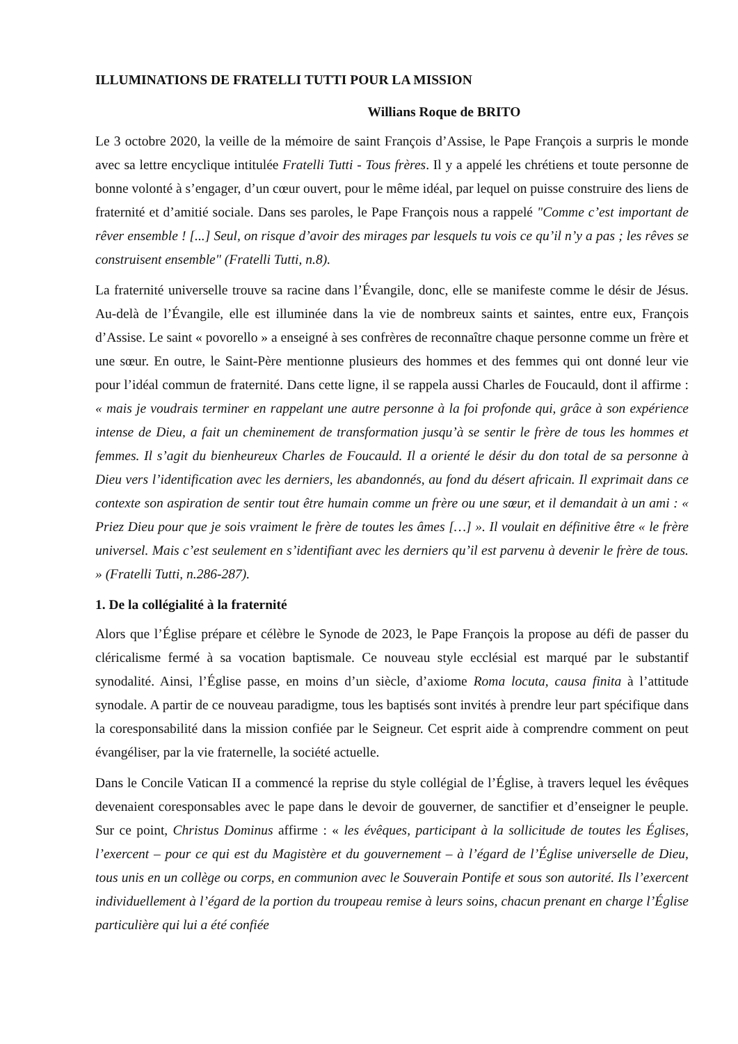ILLUMINATIONS DE FRATELLI TUTTI POUR LA MISSION
Willians Roque de BRITO
Le 3 octobre 2020, la veille de la mémoire de saint François d’Assise, le Pape François a surpris le monde avec sa lettre encyclique intitulée Fratelli Tutti - Tous frères. Il y a appelé les chrétiens et toute personne de bonne volonté à s’engager, d’un cœur ouvert, pour le même idéal, par lequel on puisse construire des liens de fraternité et d’amitié sociale. Dans ses paroles, le Pape François nous a rappelé "Comme c’est important de rêver ensemble ! [...] Seul, on risque d’avoir des mirages par lesquels tu vois ce qu’il n’y a pas ; les rêves se construisent ensemble" (Fratelli Tutti, n.8).
La fraternité universelle trouve sa racine dans l’Évangile, donc, elle se manifeste comme le désir de Jésus. Au-delà de l’Évangile, elle est illuminée dans la vie de nombreux saints et saintes, entre eux, François d’Assise. Le saint « povorello » a enseigné à ses confrères de reconnaître chaque personne comme un frère et une sœur. En outre, le Saint-Père mentionne plusieurs des hommes et des femmes qui ont donné leur vie pour l’idéal commun de fraternité. Dans cette ligne, il se rappela aussi Charles de Foucauld, dont il affirme : « mais je voudrais terminer en rappelant une autre personne à la foi profonde qui, grâce à son expérience intense de Dieu, a fait un cheminement de transformation jusqu’à se sentir le frère de tous les hommes et femmes. Il s’agit du bienheureux Charles de Foucauld. Il a orienté le désir du don total de sa personne à Dieu vers l’identification avec les derniers, les abandonnés, au fond du désert africain. Il exprimait dans ce contexte son aspiration de sentir tout être humain comme un frère ou une sœur, et il demandait à un ami : « Priez Dieu pour que je sois vraiment le frère de toutes les âmes […] ». Il voulait en définitive être « le frère universel. Mais c’est seulement en s’identifiant avec les derniers qu’il est parvenu à devenir le frère de tous. » (Fratelli Tutti, n.286-287).
1. De la collégialité à la fraternité
Alors que l’Église prépare et célèbre le Synode de 2023, le Pape François la propose au défi de passer du cléricalisme fermé à sa vocation baptismale. Ce nouveau style ecclésial est marqué par le substantif synodalité. Ainsi, l’Église passe, en moins d’un siècle, d’axiome Roma locuta, causa finita à l’attitude synodale. A partir de ce nouveau paradigme, tous les baptisés sont invités à prendre leur part spécifique dans la coresponsabilité dans la mission confiée par le Seigneur. Cet esprit aide à comprendre comment on peut évangéliser, par la vie fraternelle, la société actuelle.
Dans le Concile Vatican II a commencé la reprise du style collégial de l’Église, à travers lequel les évêques devenaient coresponsables avec le pape dans le devoir de gouverner, de sanctifier et d’enseigner le peuple. Sur ce point, Christus Dominus affirme : « les évêques, participant à la sollicitude de toutes les Églises, l’exercent – pour ce qui est du Magistère et du gouvernement – à l’égard de l’Église universelle de Dieu, tous unis en un collège ou corps, en communion avec le Souverain Pontife et sous son autorité. Ils l’exercent individuellement à l’égard de la portion du troupeau remise à leurs soins, chacun prenant en charge l’Église particulière qui lui a été confiée